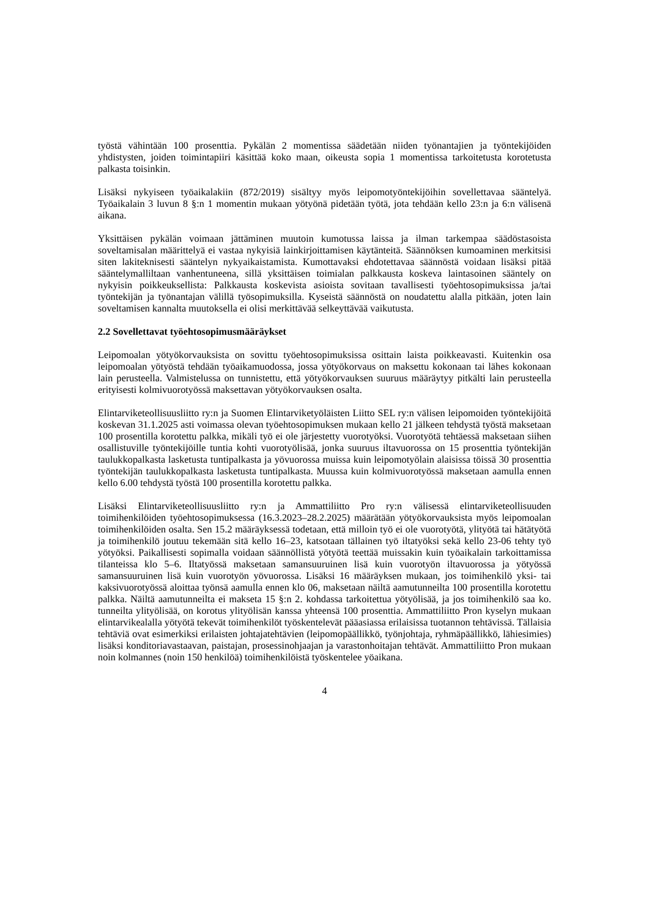työstä vähintään 100 prosenttia. Pykälän 2 momentissa säädetään niiden työnantajien ja työntekijöiden yhdistysten, joiden toimintapiiri käsittää koko maan, oikeusta sopia 1 momentissa tarkoitetusta korotetusta palkasta toisinkin.
Lisäksi nykyiseen työaikalakiin (872/2019) sisältyy myös leipomotyöntekijöihin sovellettavaa sääntelyä. Työaikalain 3 luvun 8 §:n 1 momentin mukaan yötyönä pidetään työtä, jota tehdään kello 23:n ja 6:n välisenä aikana.
Yksittäisen pykälän voimaan jättäminen muutoin kumotussa laissa ja ilman tarkempaa säädöstasoista soveltamisalan määrittelyä ei vastaa nykyisiä lainkirjoittamisen käytänteitä. Säännöksen kumoaminen merkitsisi siten lakiteknisesti sääntelyn nykyaikaistamista. Kumottavaksi ehdotettavaa säännöstä voidaan lisäksi pitää sääntelymalliltaan vanhentuneena, sillä yksittäisen toimialan palkkausta koskeva laintasoinen sääntely on nykyisin poikkeuksellista: Palkkausta koskevista asioista sovitaan tavallisesti työehtosopimuksissa ja/tai työntekijän ja työnantajan välillä työsopimuksilla. Kyseistä säännöstä on noudatettu alalla pitkään, joten lain soveltamisen kannalta muutoksella ei olisi merkittävää selkeyttävää vaikutusta.
2.2 Sovellettavat työehtosopimusmääräykset
Leipomoalan yötyökorvauksista on sovittu työehtosopimuksissa osittain laista poikkeavasti. Kuitenkin osa leipomoalan yötyöstä tehdään työaikamuodossa, jossa yötyökorvaus on maksettu kokonaan tai lähes kokonaan lain perusteella. Valmistelussa on tunnistettu, että yötyökorvauksen suuruus määräytyy pitkälti lain perusteella erityisesti kolmivuorotyössä maksettavan yötyökorvauksen osalta.
Elintarviketeollisuusliitto ry:n ja Suomen Elintarviketyöläisten Liitto SEL ry:n välisen leipomoiden työntekijöitä koskevan 31.1.2025 asti voimassa olevan työehtosopimuksen mukaan kello 21 jälkeen tehdystä työstä maksetaan 100 prosentilla korotettu palkka, mikäli työ ei ole järjestetty vuorotyöksi. Vuorotyötä tehtäessä maksetaan siihen osallistuville työntekijöille tuntia kohti vuorotyölisää, jonka suuruus iltavuorossa on 15 prosenttia työntekijän taulukkopalkasta lasketusta tuntipalkasta ja yövuorossa muissa kuin leipomotyölain alaisissa töissä 30 prosenttia työntekijän taulukkopalkasta lasketusta tuntipalkasta. Muussa kuin kolmivuorotyössä maksetaan aamulla ennen kello 6.00 tehdystä työstä 100 prosentilla korotettu palkka.
Lisäksi Elintarviketeollisuusliitto ry:n ja Ammattiliitto Pro ry:n välisessä elintarviketeollisuuden toimihenkilöiden työehtosopimuksessa (16.3.2023–28.2.2025) määrätään yötyökorvauksista myös leipomoalan toimihenkilöiden osalta. Sen 15.2 määräyksessä todetaan, että milloin työ ei ole vuorotyötä, ylityötä tai hätätyötä ja toimihenkilö joutuu tekemään sitä kello 16–23, katsotaan tällainen työ iltatyöksi sekä kello 23-06 tehty työ yötyöksi. Paikallisesti sopimalla voidaan säännöllistä yötyötä teettää muissakin kuin työaikalain tarkoittamissa tilanteissa klo 5–6. Iltatyössä maksetaan samansuuruinen lisä kuin vuorotyön iltavuorossa ja yötyössä samansuuruinen lisä kuin vuorotyön yövuorossa. Lisäksi 16 määräyksen mukaan, jos toimihenkilö yksi- tai kaksivuorotyössä aloittaa työnsä aamulla ennen klo 06, maksetaan näiltä aamutunneilta 100 prosentilla korotettu palkka. Näiltä aamutunneilta ei makseta 15 §:n 2. kohdassa tarkoitettua yötyölisää, ja jos toimihenkilö saa ko. tunneilta ylityölisää, on korotus ylityölisän kanssa yhteensä 100 prosenttia. Ammattiliitto Pron kyselyn mukaan elintarvikealalla yötyötä tekevät toimihenkilöt työskentelevät pääasiassa erilaisissa tuotannon tehtävissä. Tällaisia tehtäviä ovat esimerkiksi erilaisten johtajatehtävien (leipomopäällikkö, työnjohtaja, ryhmäpäällikkö, lähiesimies) lisäksi konditoriavastaavan, paistajan, prosessinohjaajan ja varastonhoitajan tehtävät. Ammattiliitto Pron mukaan noin kolmannes (noin 150 henkilöä) toimihenkilöistä työskentelee yöaikana.
4